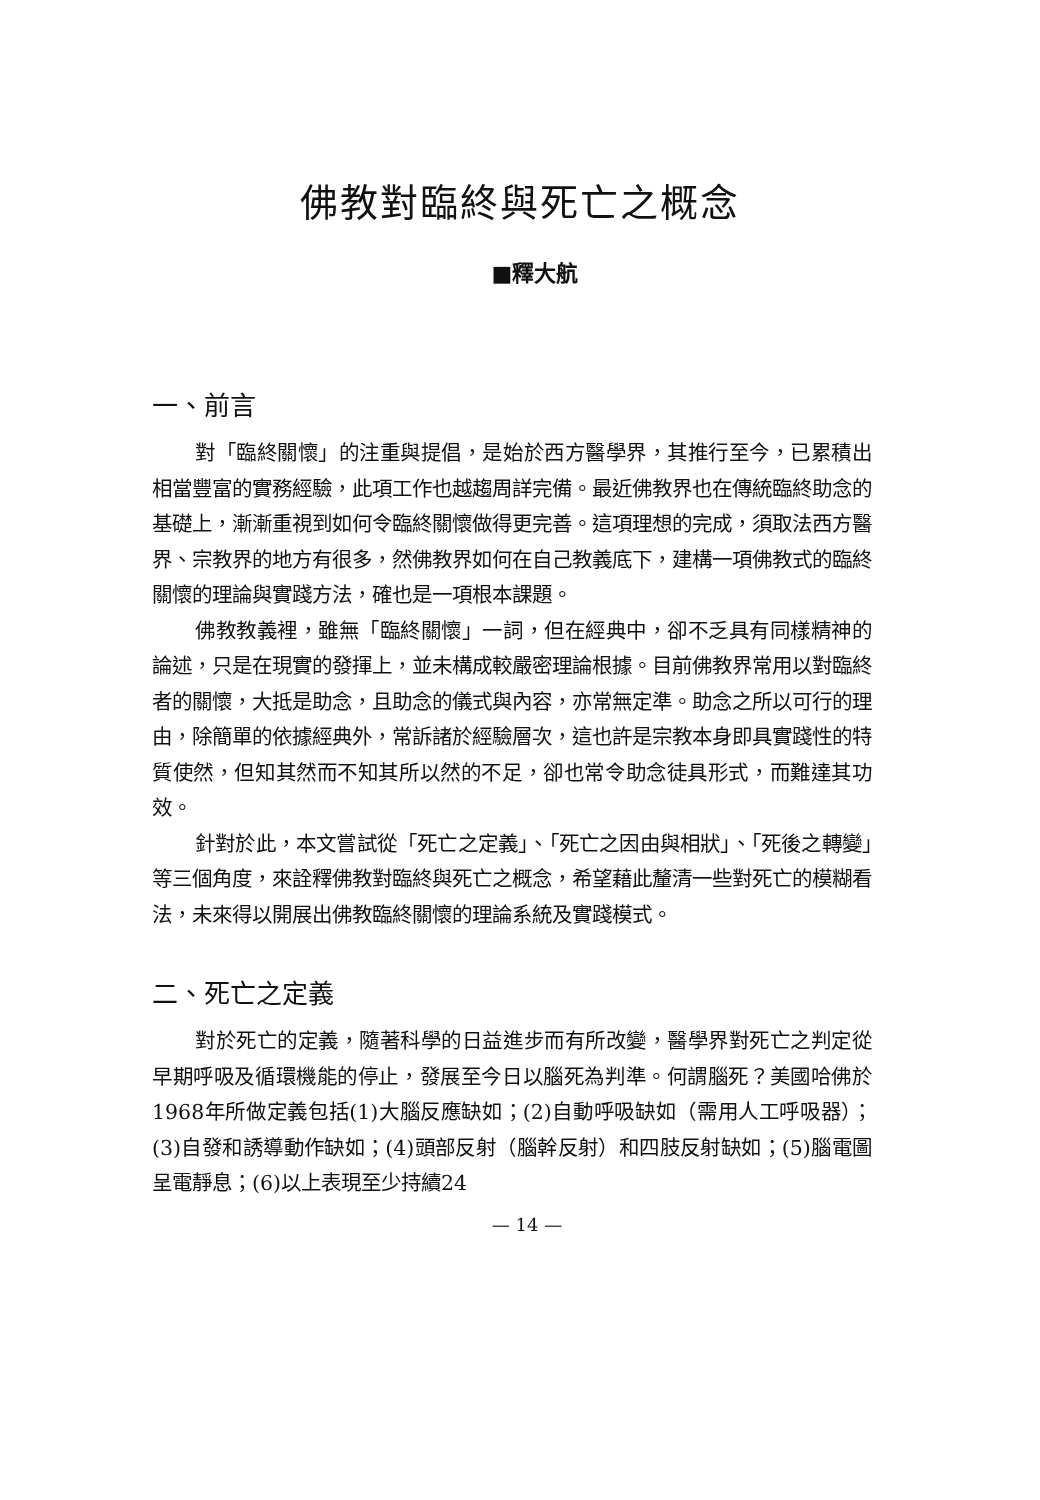佛教對臨終與死亡之概念
■釋大航
一、前言
對「臨終關懷」的注重與提倡，是始於西方醫學界，其推行至今，已累積出相當豐富的實務經驗，此項工作也越趨周詳完備。最近佛教界也在傳統臨終助念的基礎上，漸漸重視到如何令臨終關懷做得更完善。這項理想的完成，須取法西方醫界、宗教界的地方有很多，然佛教界如何在自己教義底下，建構一項佛教式的臨終關懷的理論與實踐方法，確也是一項根本課題。
佛教教義裡，雖無「臨終關懷」一詞，但在經典中，卻不乏具有同樣精神的論述，只是在現實的發揮上，並未構成較嚴密理論根據。目前佛教界常用以對臨終者的關懷，大抵是助念，且助念的儀式與內容，亦常無定準。助念之所以可行的理由，除簡單的依據經典外，常訴諸於經驗層次，這也許是宗教本身即具實踐性的特質使然，但知其然而不知其所以然的不足，卻也常令助念徒具形式，而難達其功效。
針對於此，本文嘗試從「死亡之定義」、「死亡之因由與相狀」、「死後之轉變」等三個角度，來詮釋佛教對臨終與死亡之概念，希望藉此釐清一些對死亡的模糊看法，未來得以開展出佛教臨終關懷的理論系統及實踐模式。
二、死亡之定義
對於死亡的定義，隨著科學的日益進步而有所改變，醫學界對死亡之判定從早期呼吸及循環機能的停止，發展至今日以腦死為判準。何謂腦死？美國哈佛於1968年所做定義包括(1)大腦反應缺如；(2)自動呼吸缺如（需用人工呼吸器）；(3)自發和誘導動作缺如；(4)頭部反射（腦幹反射）和四肢反射缺如；(5)腦電圖呈電靜息；(6)以上表現至少持續24
— 14 —